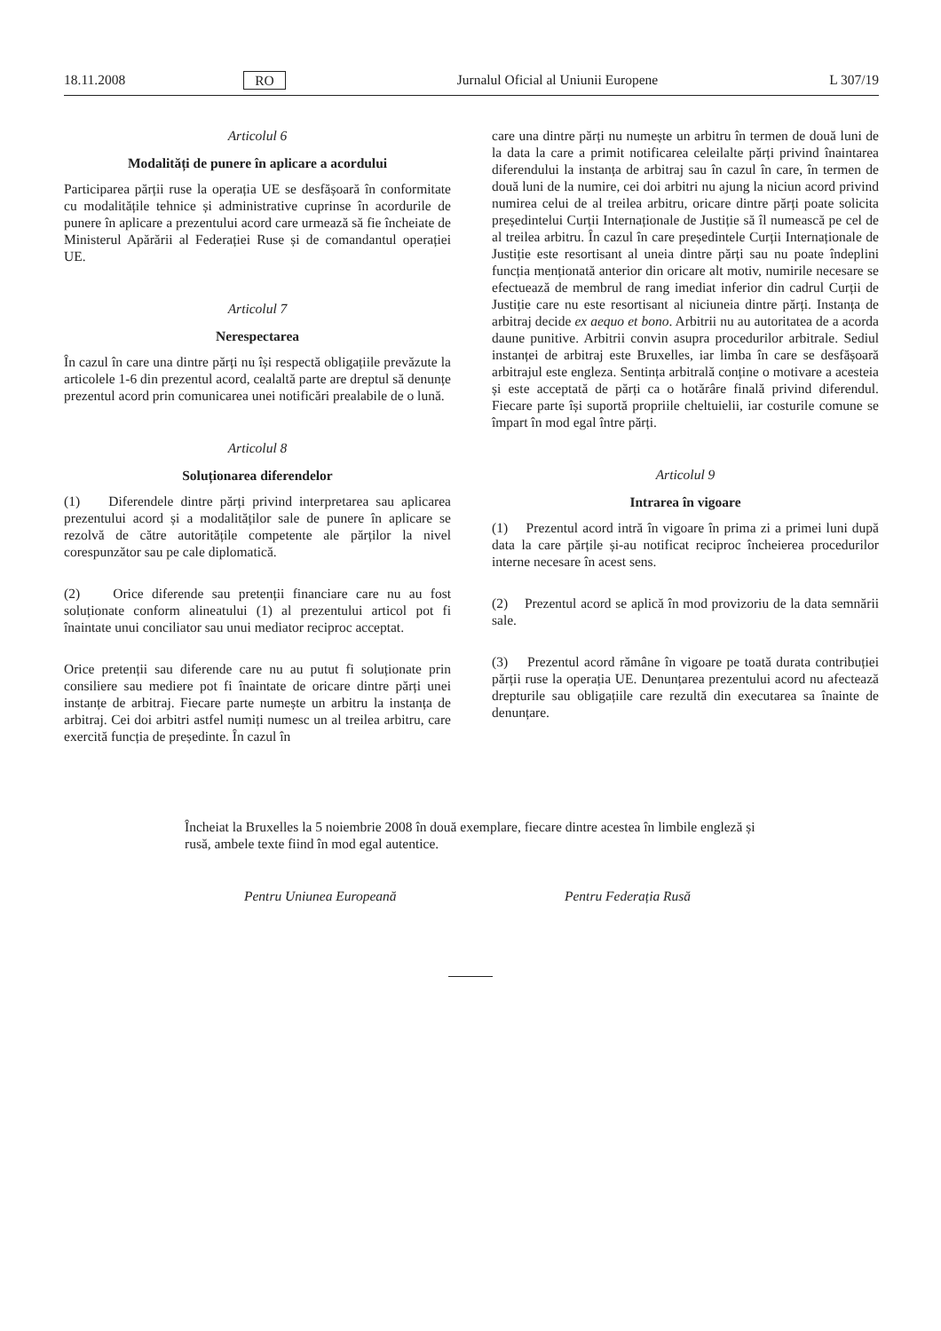18.11.2008 RO Jurnalul Oficial al Uniunii Europene L 307/19
Articolul 6
Modalități de punere în aplicare a acordului
Participarea părții ruse la operația UE se desfășoară în conformitate cu modalitățile tehnice și administrative cuprinse în acordurile de punere în aplicare a prezentului acord care urmează să fie încheiate de Ministerul Apărării al Federației Ruse și de comandantul operației UE.
Articolul 7
Nerespectarea
În cazul în care una dintre părți nu își respectă obligațiile prevăzute la articolele 1-6 din prezentul acord, cealaltă parte are dreptul să denunțe prezentul acord prin comunicarea unei notificări prealabile de o lună.
Articolul 8
Soluționarea diferendelor
(1) Diferendele dintre părți privind interpretarea sau aplicarea prezentului acord și a modalităților sale de punere în aplicare se rezolvă de către autoritățile competente ale părților la nivel corespunzător sau pe cale diplomatică.
(2) Orice diferende sau pretenții financiare care nu au fost soluționate conform alineatului (1) al prezentului articol pot fi înaintate unui conciliator sau unui mediator reciproc acceptat.
Orice pretenții sau diferende care nu au putut fi soluționate prin consiliere sau mediere pot fi înaintate de oricare dintre părți unei instanțe de arbitraj. Fiecare parte numește un arbitru la instanța de arbitraj. Cei doi arbitri astfel numiți numesc un al treilea arbitru, care exercită funcția de președinte. În cazul în
care una dintre părți nu numește un arbitru în termen de două luni de la data la care a primit notificarea celeilalte părți privind înaintarea diferendului la instanța de arbitraj sau în cazul în care, în termen de două luni de la numire, cei doi arbitri nu ajung la niciun acord privind numirea celui de al treilea arbitru, oricare dintre părți poate solicita președintelui Curții Internaționale de Justiție să îl numească pe cel de al treilea arbitru. În cazul în care președintele Curții Internaționale de Justiție este resortisant al uneia dintre părți sau nu poate îndeplini funcția menționată anterior din oricare alt motiv, numirile necesare se efectuează de membrul de rang imediat inferior din cadrul Curții de Justiție care nu este resortisant al niciuneia dintre părți. Instanța de arbitraj decide ex aequo et bono. Arbitrii nu au autoritatea de a acorda daune punitive. Arbitrii convin asupra procedurilor arbitrale. Sediul instanței de arbitraj este Bruxelles, iar limba în care se desfășoară arbitrajul este engleza. Sentința arbitrală conține o motivare a acesteia și este acceptată de părți ca o hotărâre finală privind diferendul. Fiecare parte își suportă propriile cheltuielii, iar costurile comune se împart în mod egal între părți.
Articolul 9
Intrarea în vigoare
(1) Prezentul acord intră în vigoare în prima zi a primei luni după data la care părțile și-au notificat reciproc încheierea procedurilor interne necesare în acest sens.
(2) Prezentul acord se aplică în mod provizoriu de la data semnării sale.
(3) Prezentul acord rămâne în vigoare pe toată durata contribuției părții ruse la operația UE. Denunțarea prezentului acord nu afectează drepturile sau obligațiile care rezultă din executarea sa înainte de denunțare.
Încheiat la Bruxelles la 5 noiembrie 2008 în două exemplare, fiecare dintre acestea în limbile engleză și rusă, ambele texte fiind în mod egal autentice.
Pentru Uniunea Europeană Pentru Federația Rusă